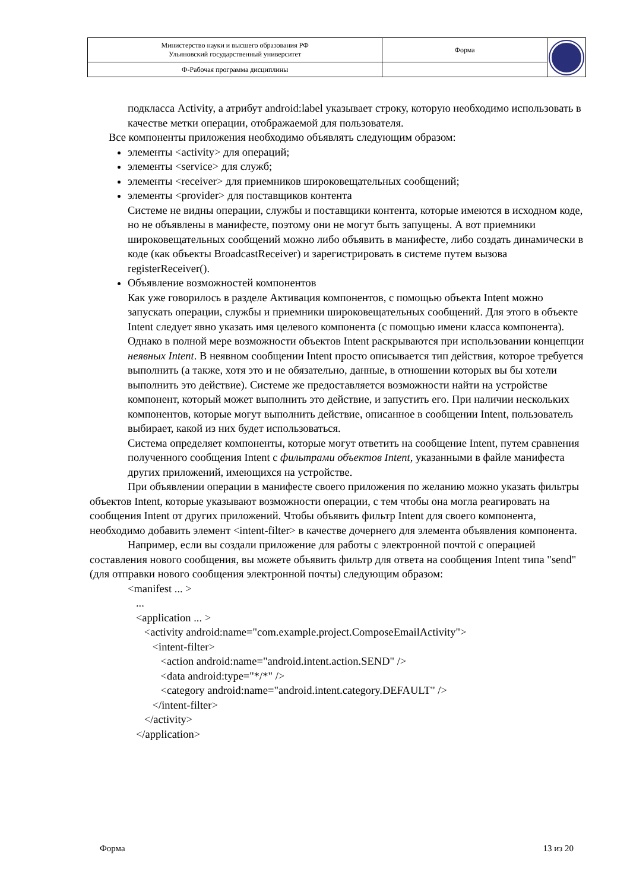| Министерство науки и высшего образования РФ Ульяновский государственный университет | Форма | |
| Ф-Рабочая программа дисциплины | | |
подкласса Activity, а атрибут android:label указывает строку, которую необходимо использовать в качестве метки операции, отображаемой для пользователя.
Все компоненты приложения необходимо объявлять следующим образом:
элементы <activity> для операций;
элементы <service> для служб;
элементы <receiver> для приемников широковещательных сообщений;
элементы <provider> для поставщиков контента
Системе не видны операции, службы и поставщики контента, которые имеются в исходном коде, но не объявлены в манифесте, поэтому они не могут быть запущены. А вот приемники широковещательных сообщений можно либо объявить в манифесте, либо создать динамически в коде (как объекты BroadcastReceiver) и зарегистрировать в системе путем вызова registerReceiver().
Объявление возможностей компонентов
Как уже говорилось в разделе Активация компонентов, с помощью объекта Intent можно запускать операции, службы и приемники широковещательных сообщений. Для этого в объекте Intent следует явно указать имя целевого компонента (с помощью имени класса компонента). Однако в полной мере возможности объектов Intent раскрываются при использовании концепции неявных Intent. В неявном сообщении Intent просто описывается тип действия, которое требуется выполнить (а также, хотя это и не обязательно, данные, в отношении которых вы бы хотели выполнить это действие). Системе же предоставляется возможности найти на устройстве компонент, который может выполнить это действие, и запустить его. При наличии нескольких компонентов, которые могут выполнить действие, описанное в сообщении Intent, пользователь выбирает, какой из них будет использоваться.
Система определяет компоненты, которые могут ответить на сообщение Intent, путем сравнения полученного сообщения Intent с фильтрами объектов Intent, указанными в файле манифеста других приложений, имеющихся на устройстве.
При объявлении операции в манифесте своего приложения по желанию можно указать фильтры объектов Intent, которые указывают возможности операции, с тем чтобы она могла реагировать на сообщения Intent от других приложений. Чтобы объявить фильтр Intent для своего компонента, необходимо добавить элемент <intent-filter> в качестве дочернего для элемента объявления компонента.
Например, если вы создали приложение для работы с электронной почтой с операцией составления нового сообщения, вы можете объявить фильтр для ответа на сообщения Intent типа "send" (для отправки нового сообщения электронной почты) следующим образом:
<manifest ... > ... <application ... > <activity android:name="com.example.project.ComposeEmailActivity"> <intent-filter> <action android:name="android.intent.action.SEND" /> <data android:type="*/*" /> <category android:name="android.intent.category.DEFAULT" /> </intent-filter> </activity> </application>
Форма 13 из 20